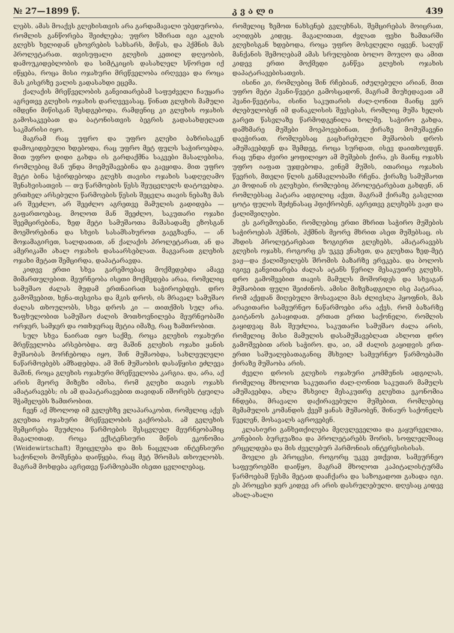№ 27—1899 წ. კ ვ ა ლ ი 439
ლებს. ამას მოაქვს გლეხისთვის არა გარდამავალი უბედურობა, რომლის განწორება შეიძლება; უფრო ხშირათ იგი აკლის გლეხს ხელიდან ცხოვრების სახსარს, მიწას, და ჰქმნის მას პროლეტარათ. თვისუფალი გლეხის კეთილ დღეობის, დამოუკიდებლობის და სიმტკიცის დასახლელ სწორეთ იქ იწყება, როცა მისი ოჯახური მრეწველობა ირღვევა და როცა მას კისერზე ვალის გადასახდი ეცემა.
ქალაქის მრეწველობის განვითარებამ საფუძველი ჩაუყარა აგრეთვე გლეხის ოჯახის დარღვევასაც. წინათ გლეხის მამული იმდენი მიწისგან შესდგებოდა, რამდენიც კი გლეხის ოჯახის გამოსაკვებათ და ბატონისთვის ბეგრის გადასახდელათ საკმარისი იყო.
მაგრამ რაც უფრო და უფრო გლეხი ბაზრისაკენ დამოკიდებული ხდებოდა, რაც უფრო მეტ ფულს საჭიროებდა, მით უფრო დიდი გახდა ის გარდაქმნა საკვები მასალებისა, რომლებიც მან უნდა მოემუშავებინა და გაეყიდა. მით უფრო მეტი ბინა სჭირდებოდა გლეხს თავისი ოჯახის სადღეღამო შენახვისათვის — თუ წარმოების წესს შეუცვლელს დატოვებდა. ერთხელ არსებული წარმოების წესის შეცვლა თავის ნებაზე მას არ შეეძლო, არ შეეძლო აგრეთვე მამულის გადიდება — გაფართოებაც. მოლოთ მან შეეძლო, საკუთარი ოჯახი შეემცირებინა, ზედ მეტი სამუშაოთა მაშასადამე ეზოსგან მოეშორებინა და სხვის სასამსახუროთ გაეგზავნა, — ან მოჯამაგირეთ, სალდათათ, ან ქალაქის პროლეტარათ, ან და ამერიკაში ახალ ოჯახის დასაარსებლათ. მაგვარათ გლეხის ოჯახი მეტათ შემცირდა, დაპატარავდა.
კიდევ ერთი სხვა გარემოებაც მოქმედებდა ამავე მიმართულებით. მეურნეობა ისეთი მოქმედება არაა, რომელიც სამუშაო ძალას მუდამ ერთნაირათ საჭიროებდეს. დრო გამოშვებით, ხენა-თესვისა და მკის დროს, ის მრავალ სამუშაო ძალას თხოულობს, სხვა დროს კი — თითქმის სულ არა. ზაფხულობით სამუშაო ძალის მოთხოვნილება მეურნეობაში ორჯერ, სამჯერ და ოთხჯერაც მეტია იმაზე, რაც ზამთრობით.
სულ სხვა ნაირათ იყო საქმე, როცა გლეხის ოჯახური მრეწველობა არსებობდა. თუ მაშინ გლეხის ოჯახი ყანის მუშაობას მორჩებოდა იყო, შინ მუშაობდა, სახლეულელი ნაწარმოებებს ამზადებდა. ამ შინ მუშაობის დასაწყისი ეძლევა მაშინ, როცა გლეხის ოჯახური მრეწველობა კარგია. და, არა, აქ არის მეორე მიზეზი იმისა, რომ გლეხი თავის ოჯახს ამატარავებს; ის ამ დაპატარავებით თავიდან იშორებს ტყუილა შჭამელებს ზამთრობით.
ჩვენ აქ მხოლოდ იმ გვლეხზე ვლაპარაკობთ, რომელიც აქვს გლეხთა ოჯახური მრეწველობის გაქრობას. ამ გვლეხის შემცირება შეუძლია წარმოების შესცვლელ მეურნეობაშიც მაგალითად, როცა ექსტენსიური მიწის ეკონომია (Weidewirtschaft) შეიცვლება და მის ნაცვლათ ინტენსიური საქონლის მოშენება დაიწყება, რაც მეტ შრომას თხოულობს. მაგრამ მოხდება აგრეთვე წარმოებაში ისეთი ცვლილებაც,
რომელიც ზემოთ ნახსენებ გვლეხნას, შემცირებას მოიცრათ, აღიდებს კიდეც. მაგალითათ, ძვლათ ფეხი ზამთარში გლეხისგან ხდებოდა, როცა უფრო მოსვლელი იყვენ. სალეწ მანქანის შემოღებამ ამას სრულებით ბოლო მოუღო და ამით კიდევ ერთი მოქმედი განწვა გლეხის ოჯახის დაპატარავებისათვის.
ისინი კი, რომლებიც შინ რჩებიან, იძულებული არიან, მით უფრო მეტი ჰვანი-წვეტი გამოსცადონ, მაგრამ მიუხედავათ ამ ჰვანი-წვეტისა, ისინი საკუთარის ძალ-ღონით მაინც ვერ ძლებულობენ იმ დანაკლისის შევსებას, რომლიც მუშა ხელის გარეთ წასვლაზე წარმოდგენილა ხოლმე. საჭირო გახდა, დამხმარე მუშები მოეპოვებინათ, ქირაზე მომუშავენი დაეჭირათ, რომლებსაც გაცხარებული მუშაობის დროს ამუშავებდენ და შემდეგ, როცა სურდათ, ისევ დაითხოვდენ. რაც უნდა ძვირი ყოფილიყო ამ მუშების ქირა, ეს მაინც ოჯახს უფრო იაფათ უჯდებოდა, ვინემ მუშის, ითარიცა ოჯახის წევრის, მთელი წლის განმავლობაში რჩენა. ქირაზე სამუშაოთ კი მოდიან ის გლეხები, რომლებიც პროლეტარებათ გახდენ, ან რომლებსაც პატარა ადგილიც აქვთ, მაგრამ ქირაზე გასვლით ცოტა ფულის შეძენასაც ჰფიქრობენ, აგრეთვე გლეხებს ვაჟი და ქალიშვილები.
ეს გარემოებანი, რომლებიც ერთი მხრით საჭირო მუშების საჭიროებას ჰქმნის, ჰქმნის მეორე მხრით ასეთ მუშებსაც. ის ჰხდის პროლეტარებათ ზოგიერთ გლეხებს, ამატარავებს გლეხის ოჯახს, როგორც ეს უკვე ვნახეთ, და გლეხთა ზედ-მეტ ვაჟ—და ქალიშვილებს შრომის ბაზარზე ერეკება. და ბოლოს იგივე განვითარება ძალას ატანს წვრილ მესაკუთრე გლეხს, დრო გამოშვებით თავის მამულს მოშორდეს და სხვაგან მუშაობით ფული შეიძინოს. ამისი მიზეზადგილი ისე პატარაა, რომ აქედან მიღებული მოსავალი მას ძლივსღა ჰყოფნის, მას არავითარი სამეურნეო ნაწარმოები არა აქვს, რომ ბაზარზე გაიტანოს გასაყიდათ. ერთათ ერთი საქონელი, რომლის გაყიდვაც მას შეუძლია, საკუთარი სამუშაო ძალა არის, რომელიც მისი მამულის დასამუშავებლათ ახლოთ დრო გამოშვებით არის საჭირო. და, აი, ამ ძალის გაყიდვის ერთ-ერთი საშუალებათაგანიც მსხვილ სამეურნეო წარმოებაში ქირაზე მუშაობა არის.
ძველი დროის გლეხის ოჯახური კომმუნის ადგილას, რომელიც მხოლოთ საკუთარი ძალ-ღონით საკუთარ მამულს ამუშავებდა, ახლა მსხვილ მესაკუთრე გლეხთა ეკონომია ჩნდება, მრავალი დაქირავებული მუშებით, რომლებიც მემამულის კომანდის ქვეშ ყანას მუშაობენ, შინაურ საქონელს წველენ, მოსავალს აგროვებენ.
კლასიური განხეთქილება მეღვლეველთა და გაყურველთა, კონებიის ბურჟუაზია და პროლეტარებს შორის, სოფლელშიაც ერცელდება და მის ძველებურ ჰარმონიას ინტერესისისას.
მოვლი ეს პროცესი, როგორც უკვე ვთქვით, სამეურნეო საფეუროებში დაიწყო, მაგრამ მხოლოთ კაპიტალისტურმა წარმოებამ წესმა მეტათ დააჩქარა და საზოგადოთ გახადა იგი. ეს პროცესი ჯერ კიდევ არ არის დასრულებული. დღესაც კიდევ ახალ-ახალი